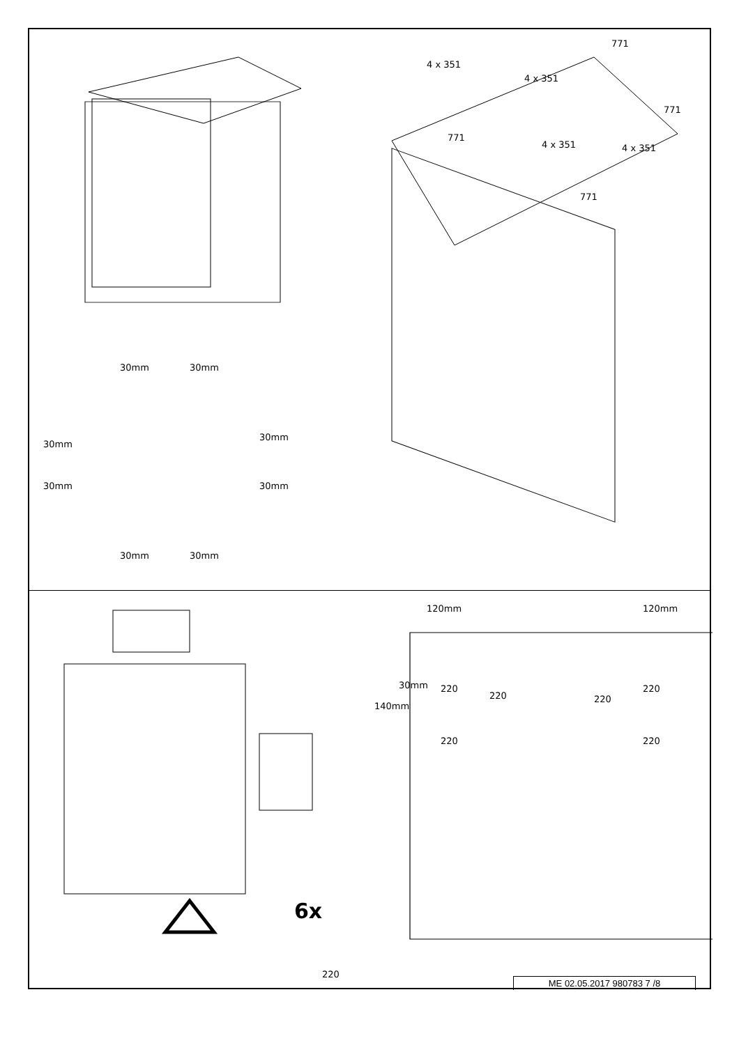30mm
30mm
30mm
30mm
30mm
30mm
30mm
30mm
4 x 351
4 x 351
771
771
771
4 x 351
4 x 351
771
6x
220
120mm
120mm
30mm
140mm
220
220
220
220
220
220
ME 02.05.2017 980783 7 /8